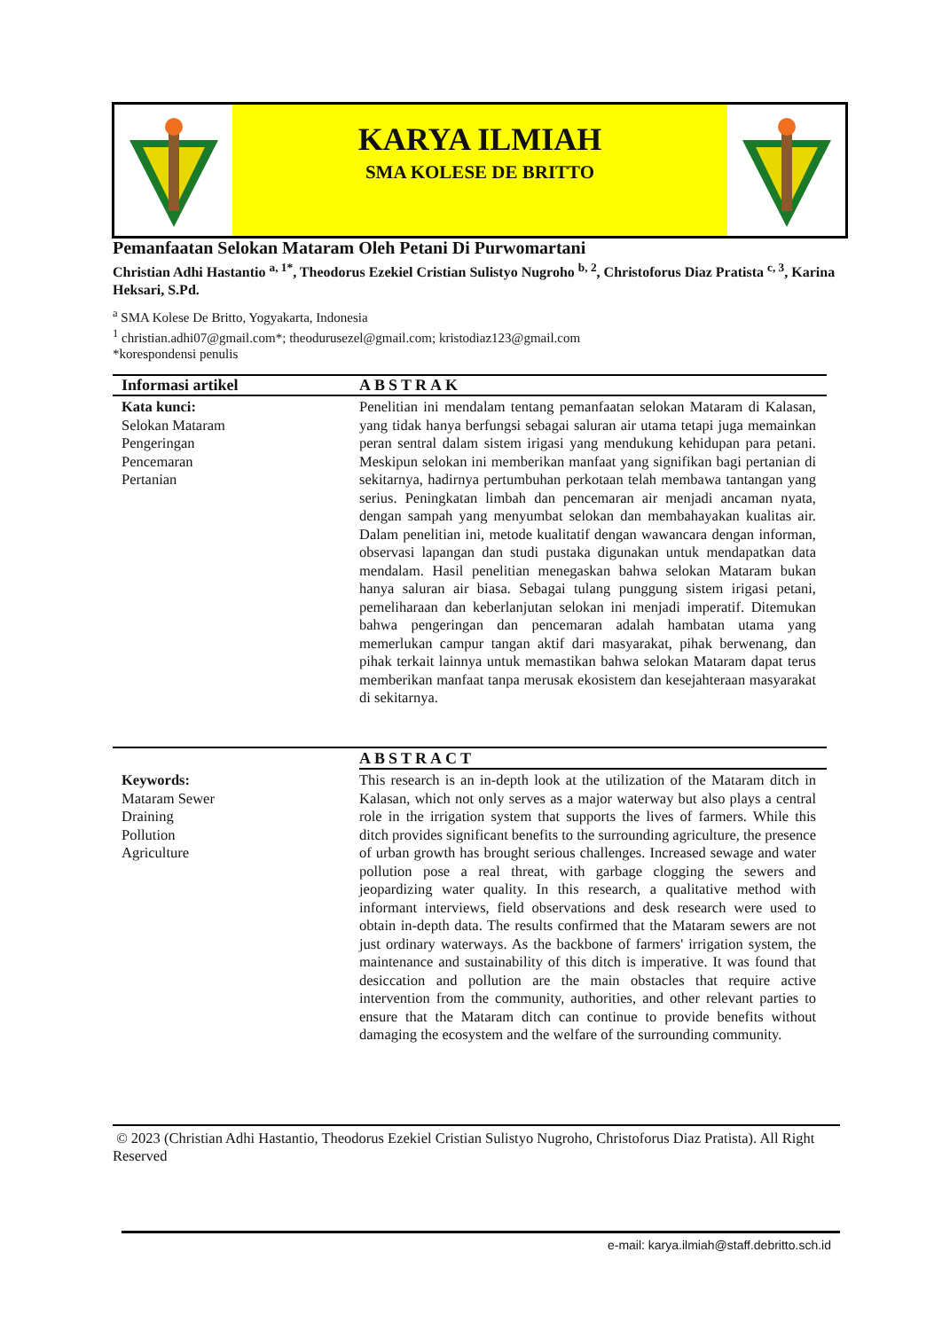KARYA ILMIAH
SMA KOLESE DE BRITTO
Pemanfaatan Selokan Mataram Oleh Petani Di Purwomartani
Christian Adhi Hastantio <sup>a, 1*</sup>, Theodorus Ezekiel Cristian Sulistyo Nugroho <sup>b, 2</sup>, Christoforus Diaz Pratista <sup>c, 3</sup>, Karina Heksari, S.Pd.
<sup>a</sup> SMA Kolese De Britto, Yogyakarta, Indonesia
<sup>1</sup> christian.adhi07@gmail.com*; theodurusezel@gmail.com; kristodiaz123@gmail.com
*korespondensi penulis
Informasi artikel ABSTRAK
Kata kunci:
Selokan Mataram
Pengeringan
Pencemaran
Pertanian
Penelitian ini mendalam tentang pemanfaatan selokan Mataram di Kalasan, yang tidak hanya berfungsi sebagai saluran air utama tetapi juga memainkan peran sentral dalam sistem irigasi yang mendukung kehidupan para petani. Meskipun selokan ini memberikan manfaat yang signifikan bagi pertanian di sekitarnya, hadirnya pertumbuhan perkotaan telah membawa tantangan yang serius. Peningkatan limbah dan pencemaran air menjadi ancaman nyata, dengan sampah yang menyumbat selokan dan membahayakan kualitas air. Dalam penelitian ini, metode kualitatif dengan wawancara dengan informan, observasi lapangan dan studi pustaka digunakan untuk mendapatkan data mendalam. Hasil penelitian menegaskan bahwa selokan Mataram bukan hanya saluran air biasa. Sebagai tulang punggung sistem irigasi petani, pemeliharaan dan keberlanjutan selokan ini menjadi imperatif. Ditemukan bahwa pengeringan dan pencemaran adalah hambatan utama yang memerlukan campur tangan aktif dari masyarakat, pihak berwenang, dan pihak terkait lainnya untuk memastikan bahwa selokan Mataram dapat terus memberikan manfaat tanpa merusak ekosistem dan kesejahteraan masyarakat di sekitarnya.
ABSTRACT
Keywords:
Mataram Sewer
Draining
Pollution
Agriculture
This research is an in-depth look at the utilization of the Mataram ditch in Kalasan, which not only serves as a major waterway but also plays a central role in the irrigation system that supports the lives of farmers. While this ditch provides significant benefits to the surrounding agriculture, the presence of urban growth has brought serious challenges. Increased sewage and water pollution pose a real threat, with garbage clogging the sewers and jeopardizing water quality. In this research, a qualitative method with informant interviews, field observations and desk research were used to obtain in-depth data. The results confirmed that the Mataram sewers are not just ordinary waterways. As the backbone of farmers' irrigation system, the maintenance and sustainability of this ditch is imperative. It was found that desiccation and pollution are the main obstacles that require active intervention from the community, authorities, and other relevant parties to ensure that the Mataram ditch can continue to provide benefits without damaging the ecosystem and the welfare of the surrounding community.
© 2023 (Christian Adhi Hastantio, Theodorus Ezekiel Cristian Sulistyo Nugroho, Christoforus Diaz Pratista). All Right Reserved
e-mail: karya.ilmiah@staff.debritto.sch.id